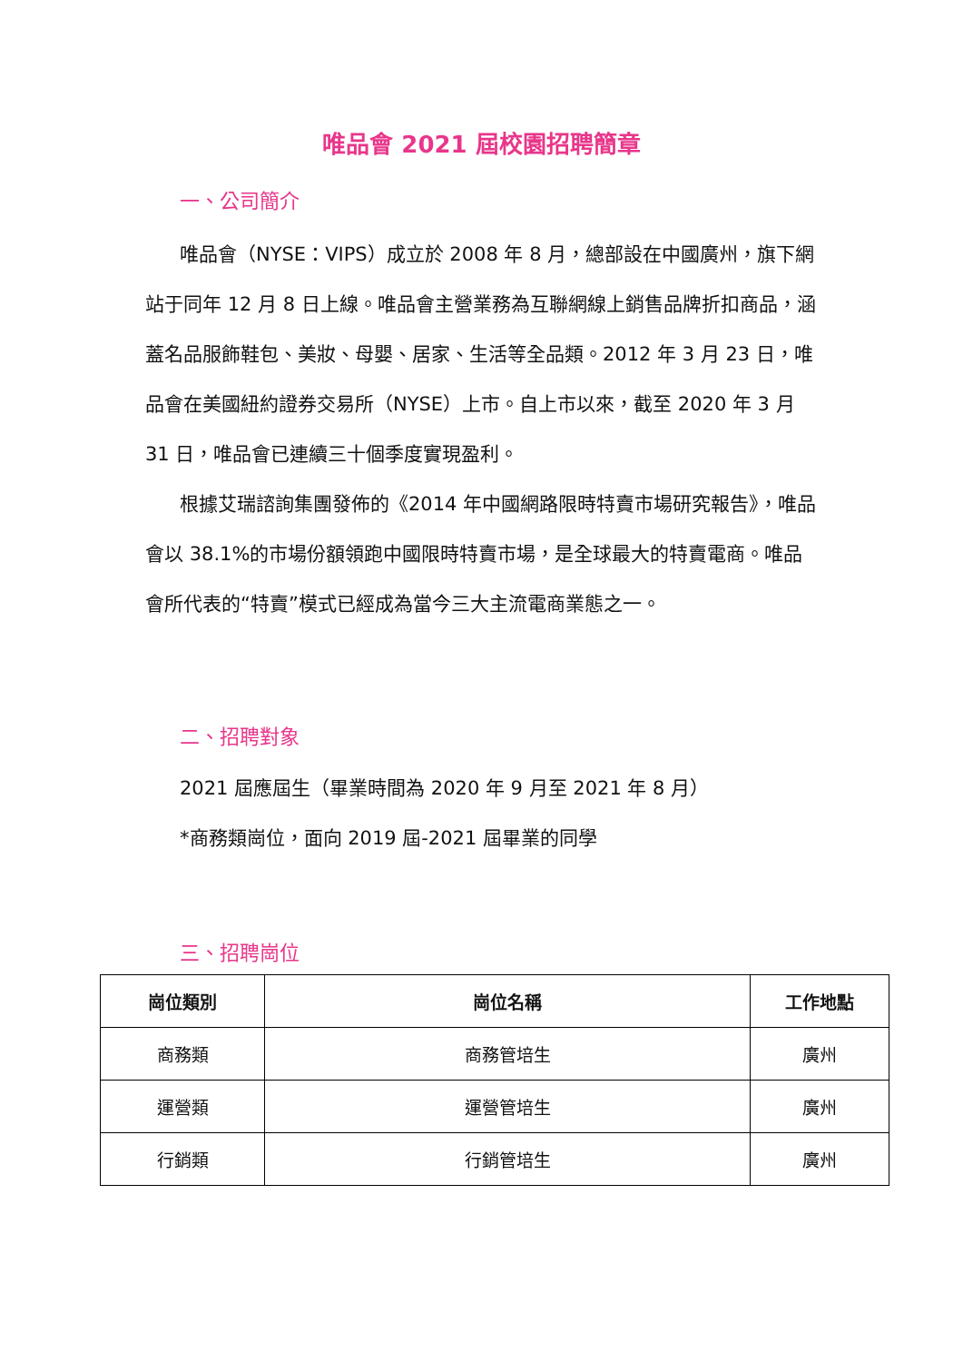唯品會 2021 屆校園招聘簡章
一、公司簡介
唯品會（NYSE：VIPS）成立於 2008 年 8 月，總部設在中國廣州，旗下網站于同年 12 月 8 日上線。唯品會主營業務為互聯網線上銷售品牌折扣商品，涵蓋名品服飾鞋包、美妝、母嬰、居家、生活等全品類。2012 年 3 月 23 日，唯品會在美國紐約證券交易所（NYSE）上市。自上市以來，截至 2020 年 3 月 31 日，唯品會已連續三十個季度實現盈利。
根據艾瑞諮詢集團發佈的《2014 年中國網路限時特賣市場研究報告》，唯品會以 38.1%的市場份額領跑中國限時特賣市場，是全球最大的特賣電商。唯品會所代表的“特賣”模式已經成為當今三大主流電商業態之一。
二、招聘對象
2021 屆應屆生（畢業時間為 2020 年 9 月至 2021 年 8 月）
*商務類崗位，面向 2019 屆-2021 屆畢業的同學
三、招聘崗位
| 崗位類別 | 崗位名稱 | 工作地點 |
| --- | --- | --- |
| 商務類 | 商務管培生 | 廣州 |
| 運營類 | 運營管培生 | 廣州 |
| 行銷類 | 行銷管培生 | 廣州 |